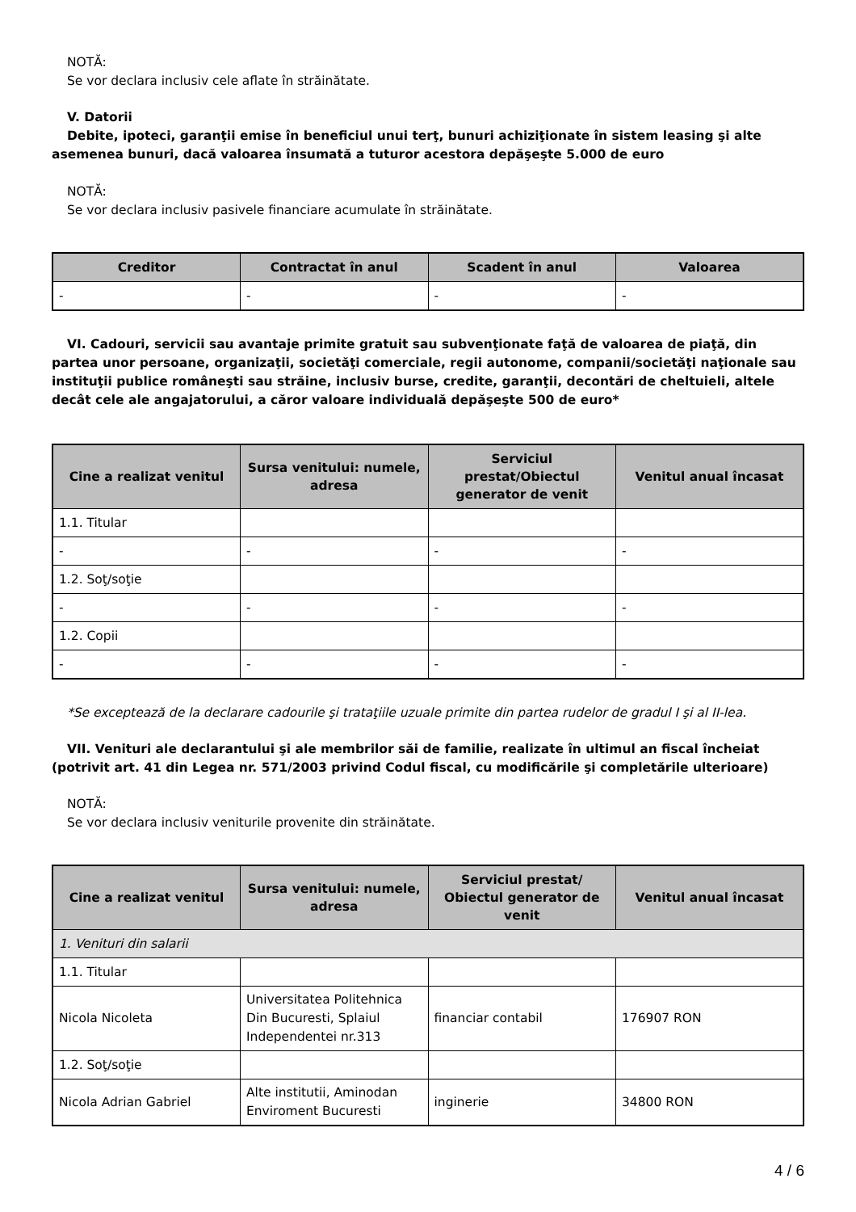NOTĂ:
Se vor declara inclusiv cele aflate în străinătate.
V. Datorii
Debite, ipoteci, garanţii emise în beneficiul unui terţ, bunuri achiziţionate în sistem leasing şi alte
asemenea bunuri, dacă valoarea însumată a tuturor acestora depăşeşte 5.000 de euro
NOTĂ:
Se vor declara inclusiv pasivele financiare acumulate în străinătate.
| Creditor | Contractat în anul | Scadent în anul | Valoarea |
| --- | --- | --- | --- |
| - | - | - | - |
VI. Cadouri, servicii sau avantaje primite gratuit sau subvenţionate faţă de valoarea de piaţă, din partea unor persoane, organizaţii, societăţi comerciale, regii autonome, companii/societăţi naţionale sau instituţii publice româneşti sau străine, inclusiv burse, credite, garanţii, decontări de cheltuieli, altele decât cele ale angajatorului, a căror valoare individuală depăşeşte 500 de euro*
| Cine a realizat venitul | Sursa venitului: numele, adresa | Serviciul prestat/Obiectul generator de venit | Venitul anual încasat |
| --- | --- | --- | --- |
| 1.1. Titular | | | |
| - | - | - | - |
| 1.2. Soţ/soţie | | | |
| - | - | - | - |
| 1.2. Copii | | | |
| - | - | - | - |
*Se exceptează de la declarare cadourile şi trataţiile uzuale primite din partea rudelor de gradul I şi al II-lea.
VII. Venituri ale declarantului şi ale membrilor săi de familie, realizate în ultimul an fiscal încheiat (potrivit art. 41 din Legea nr. 571/2003 privind Codul fiscal, cu modificările şi completările ulterioare)
NOTĂ:
Se vor declara inclusiv veniturile provenite din străinătate.
| Cine a realizat venitul | Sursa venitului: numele, adresa | Serviciul prestat/ Obiectul generator de venit | Venitul anual încasat |
| --- | --- | --- | --- |
| 1. Venituri din salarii | | | |
| 1.1. Titular | | | |
| Nicola Nicoleta | Universitatea Politehnica Din Bucuresti, Splaiul Independentei nr.313 | financiar contabil | 176907 RON |
| 1.2. Soţ/soţie | | | |
| Nicola Adrian Gabriel | Alte institutii, Aminodan Enviroment Bucuresti | inginerie | 34800 RON |
4 / 6